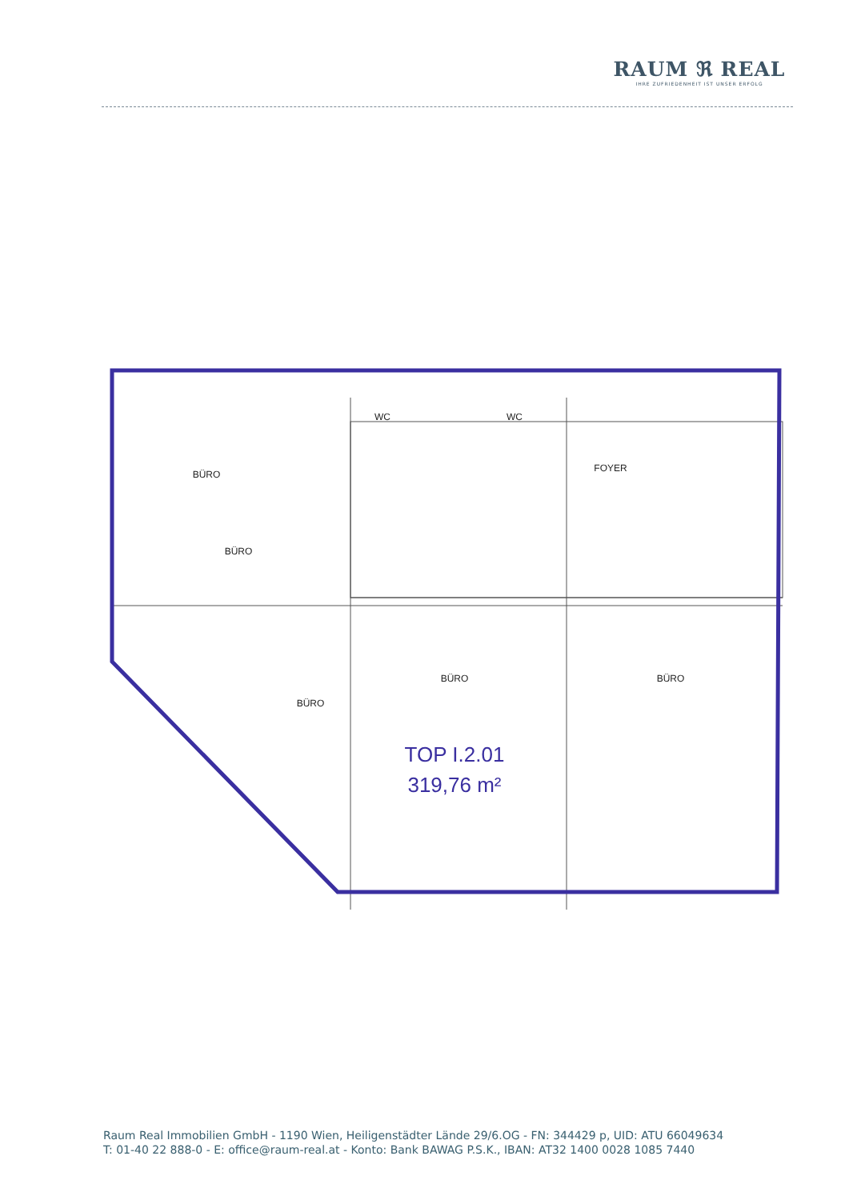RAUM ℜ REAL
IHRE ZUFRIEDENHEIT IST UNSER ERFOLG
BÜRO
BÜRO
BÜRO
BÜRO
BÜRO
FOYER
WC
WC
TOP I.2.01
319,76 m²
Raum Real Immobilien GmbH - 1190 Wien, Heiligenstädter Lände 29/6.OG - FN: 344429 p, UID: ATU 66049634
T: 01-40 22 888-0 - E: office@raum-real.at - Konto: Bank BAWAG P.S.K., IBAN: AT32 1400 0028 1085 7440